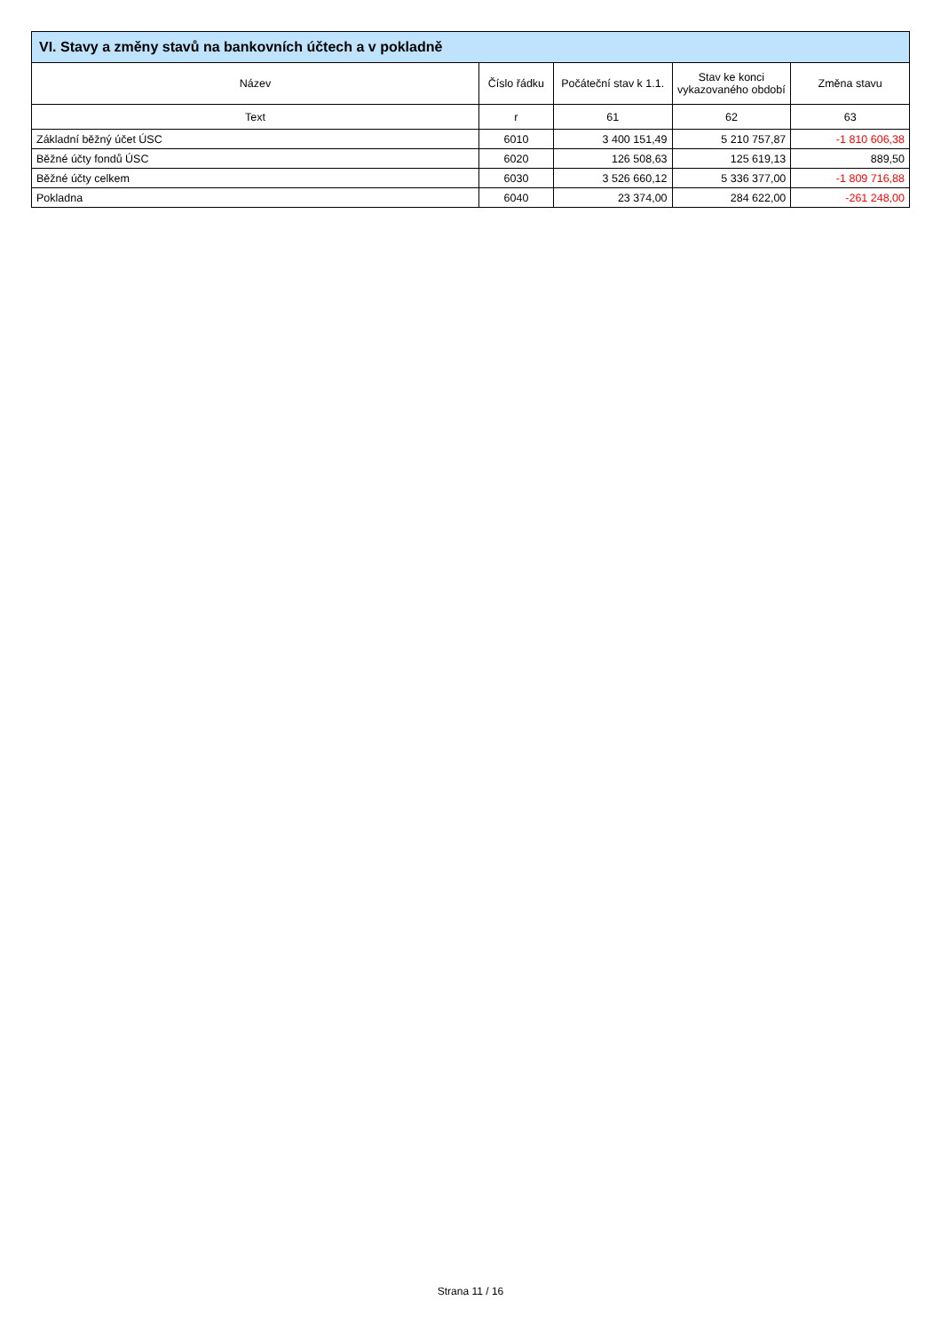| VI. Stavy a změny stavů na bankovních účtech a v pokladně | | | | |
| --- | --- | --- | --- | --- |
| Název | Číslo řádku | Počáteční stav k 1.1. | Stav ke konci vykazovaného období | Změna stavu |
| Text | r | 61 | 62 | 63 |
| Základní běžný účet ÚSC | 6010 | 3 400 151,49 | 5 210 757,87 | -1 810 606,38 |
| Běžné účty fondů ÚSC | 6020 | 126 508,63 | 125 619,13 | 889,50 |
| Běžné účty celkem | 6030 | 3 526 660,12 | 5 336 377,00 | -1 809 716,88 |
| Pokladna | 6040 | 23 374,00 | 284 622,00 | -261 248,00 |
Strana 11 / 16